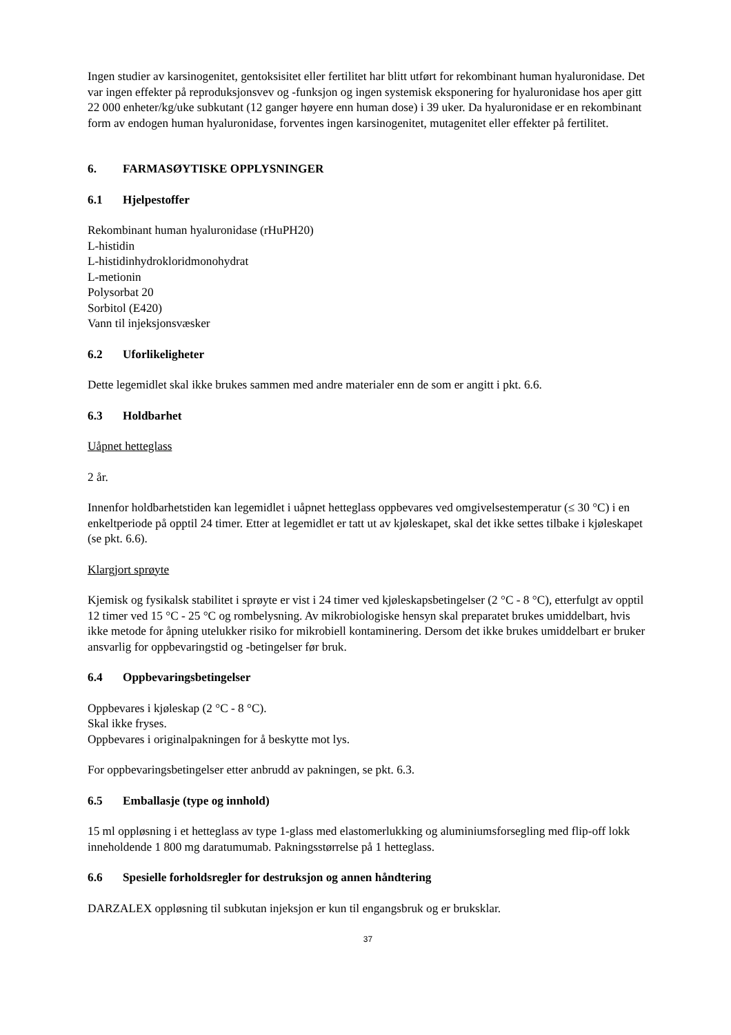Ingen studier av karsinogenitet, gentoksisitet eller fertilitet har blitt utført for rekombinant human hyaluronidase. Det var ingen effekter på reproduksjonsvev og -funksjon og ingen systemisk eksponering for hyaluronidase hos aper gitt 22 000 enheter/kg/uke subkutant (12 ganger høyere enn human dose) i 39 uker. Da hyaluronidase er en rekombinant form av endogen human hyaluronidase, forventes ingen karsinogenitet, mutagenitet eller effekter på fertilitet.
6. FARMASØYTISKE OPPLYSNINGER
6.1 Hjelpestoffer
Rekombinant human hyaluronidase (rHuPH20)
L-histidin
L-histidinhydrokloridmonohydrat
L-metionin
Polysorbat 20
Sorbitol (E420)
Vann til injeksjonsvæsker
6.2 Uforlikeligheter
Dette legemidlet skal ikke brukes sammen med andre materialer enn de som er angitt i pkt. 6.6.
6.3 Holdbarhet
Uåpnet hetteglass
2 år.
Innenfor holdbarhetstiden kan legemidlet i uåpnet hetteglass oppbevares ved omgivelsestemperatur (≤ 30 °C) i en enkeltperiode på opptil 24 timer. Etter at legemidlet er tatt ut av kjøleskapet, skal det ikke settes tilbake i kjøleskapet (se pkt. 6.6).
Klargjort sprøyte
Kjemisk og fysikalsk stabilitet i sprøyte er vist i 24 timer ved kjøleskapsbetingelser (2 °C - 8 °C), etterfulgt av opptil 12 timer ved 15 °C - 25 °C og rombelysning. Av mikrobiologiske hensyn skal preparatet brukes umiddelbart, hvis ikke metode for åpning utelukker risiko for mikrobiell kontaminering. Dersom det ikke brukes umiddelbart er bruker ansvarlig for oppbevaringstid og -betingelser før bruk.
6.4 Oppbevaringsbetingelser
Oppbevares i kjøleskap (2 °C - 8 °C).
Skal ikke fryses.
Oppbevares i originalpakningen for å beskytte mot lys.
For oppbevaringsbetingelser etter anbrudd av pakningen, se pkt. 6.3.
6.5 Emballasje (type og innhold)
15 ml oppløsning i et hetteglass av type 1-glass med elastomerlukking og aluminiumsforsegling med flip-off lokk inneholdende 1 800 mg daratumumab. Pakningsstørrelse på 1 hetteglass.
6.6 Spesielle forholdsregler for destruksjon og annen håndtering
DARZALEX oppløsning til subkutan injeksjon er kun til engangsbruk og er bruksklar.
37